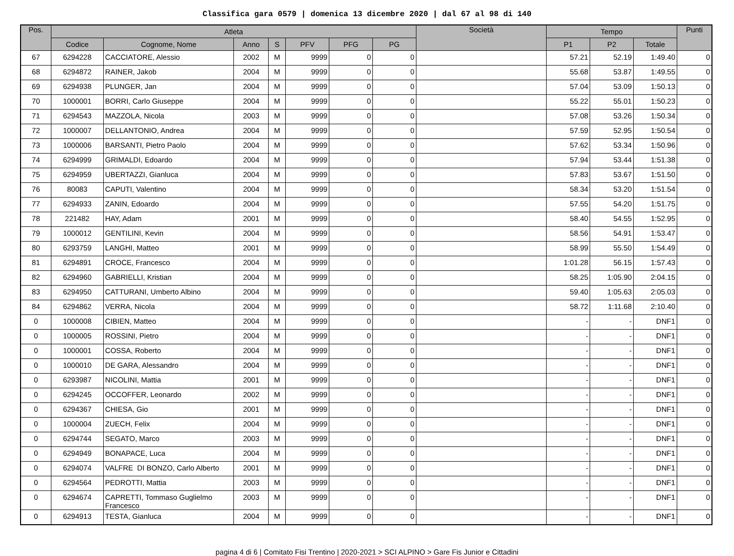Classifica gara 0579 | domenica 13 dicembre 2020 | dal 67 al 98 di 140
| Pos. | Atleta | | | | | | | Società | Tempo | | | Punti |
| --- | --- | --- | --- | --- | --- | --- | --- | --- | --- | --- | --- | --- |
| | Codice | Cognome, Nome | Anno | S | PFV | PFG | PG | | P1 | P2 | Totale | |
| 67 | 6294228 | CACCIATORE, Alessio | 2002 | M | 9999 | 0 | 0 | | 57.21 | 52.19 | 1:49.40 | 0 |
| 68 | 6294872 | RAINER, Jakob | 2004 | M | 9999 | 0 | 0 | | 55.68 | 53.87 | 1:49.55 | 0 |
| 69 | 6294938 | PLUNGER, Jan | 2004 | M | 9999 | 0 | 0 | | 57.04 | 53.09 | 1:50.13 | 0 |
| 70 | 1000001 | BORRI, Carlo Giuseppe | 2004 | M | 9999 | 0 | 0 | | 55.22 | 55.01 | 1:50.23 | 0 |
| 71 | 6294543 | MAZZOLA, Nicola | 2003 | M | 9999 | 0 | 0 | | 57.08 | 53.26 | 1:50.34 | 0 |
| 72 | 1000007 | DELLANTONIO, Andrea | 2004 | M | 9999 | 0 | 0 | | 57.59 | 52.95 | 1:50.54 | 0 |
| 73 | 1000006 | BARSANTI, Pietro Paolo | 2004 | M | 9999 | 0 | 0 | | 57.62 | 53.34 | 1:50.96 | 0 |
| 74 | 6294999 | GRIMALDI, Edoardo | 2004 | M | 9999 | 0 | 0 | | 57.94 | 53.44 | 1:51.38 | 0 |
| 75 | 6294959 | UBERTAZZI, Gianluca | 2004 | M | 9999 | 0 | 0 | | 57.83 | 53.67 | 1:51.50 | 0 |
| 76 | 80083 | CAPUTI, Valentino | 2004 | M | 9999 | 0 | 0 | | 58.34 | 53.20 | 1:51.54 | 0 |
| 77 | 6294933 | ZANIN, Edoardo | 2004 | M | 9999 | 0 | 0 | | 57.55 | 54.20 | 1:51.75 | 0 |
| 78 | 221482 | HAY, Adam | 2001 | M | 9999 | 0 | 0 | | 58.40 | 54.55 | 1:52.95 | 0 |
| 79 | 1000012 | GENTILINI, Kevin | 2004 | M | 9999 | 0 | 0 | | 58.56 | 54.91 | 1:53.47 | 0 |
| 80 | 6293759 | LANGHI, Matteo | 2001 | M | 9999 | 0 | 0 | | 58.99 | 55.50 | 1:54.49 | 0 |
| 81 | 6294891 | CROCE, Francesco | 2004 | M | 9999 | 0 | 0 | | 1:01.28 | 56.15 | 1:57.43 | 0 |
| 82 | 6294960 | GABRIELLI, Kristian | 2004 | M | 9999 | 0 | 0 | | 58.25 | 1:05.90 | 2:04.15 | 0 |
| 83 | 6294950 | CATTURANI, Umberto Albino | 2004 | M | 9999 | 0 | 0 | | 59.40 | 1:05.63 | 2:05.03 | 0 |
| 84 | 6294862 | VERRA, Nicola | 2004 | M | 9999 | 0 | 0 | | 58.72 | 1:11.68 | 2:10.40 | 0 |
| 0 | 1000008 | CIBIEN, Matteo | 2004 | M | 9999 | 0 | 0 | | - | - | DNF1 | 0 |
| 0 | 1000005 | ROSSINI, Pietro | 2004 | M | 9999 | 0 | 0 | | - | - | DNF1 | 0 |
| 0 | 1000001 | COSSA, Roberto | 2004 | M | 9999 | 0 | 0 | | - | - | DNF1 | 0 |
| 0 | 1000010 | DE GARA, Alessandro | 2004 | M | 9999 | 0 | 0 | | - | - | DNF1 | 0 |
| 0 | 6293987 | NICOLINI, Mattia | 2001 | M | 9999 | 0 | 0 | | - | - | DNF1 | 0 |
| 0 | 6294245 | OCCOFFER, Leonardo | 2002 | M | 9999 | 0 | 0 | | - | - | DNF1 | 0 |
| 0 | 6294367 | CHIESA, Gio | 2001 | M | 9999 | 0 | 0 | | - | - | DNF1 | 0 |
| 0 | 1000004 | ZUECH, Felix | 2004 | M | 9999 | 0 | 0 | | - | - | DNF1 | 0 |
| 0 | 6294744 | SEGATO, Marco | 2003 | M | 9999 | 0 | 0 | | - | - | DNF1 | 0 |
| 0 | 6294949 | BONAPACE, Luca | 2004 | M | 9999 | 0 | 0 | | - | - | DNF1 | 0 |
| 0 | 6294074 | VALFRE DI BONZO, Carlo Alberto | 2001 | M | 9999 | 0 | 0 | | - | - | DNF1 | 0 |
| 0 | 6294564 | PEDROTTI, Mattia | 2003 | M | 9999 | 0 | 0 | | - | - | DNF1 | 0 |
| 0 | 6294674 | CAPRETTI, Tommaso Guglielmo Francesco | 2003 | M | 9999 | 0 | 0 | | - | - | DNF1 | 0 |
| 0 | 6294913 | TESTA, Gianluca | 2004 | M | 9999 | 0 | 0 | | - | - | DNF1 | 0 |
pagina 4 di 6 | Comitato Fisi Trentino | 2020-2021 > SCI ALPINO > Gare Fis Junior e Cittadini